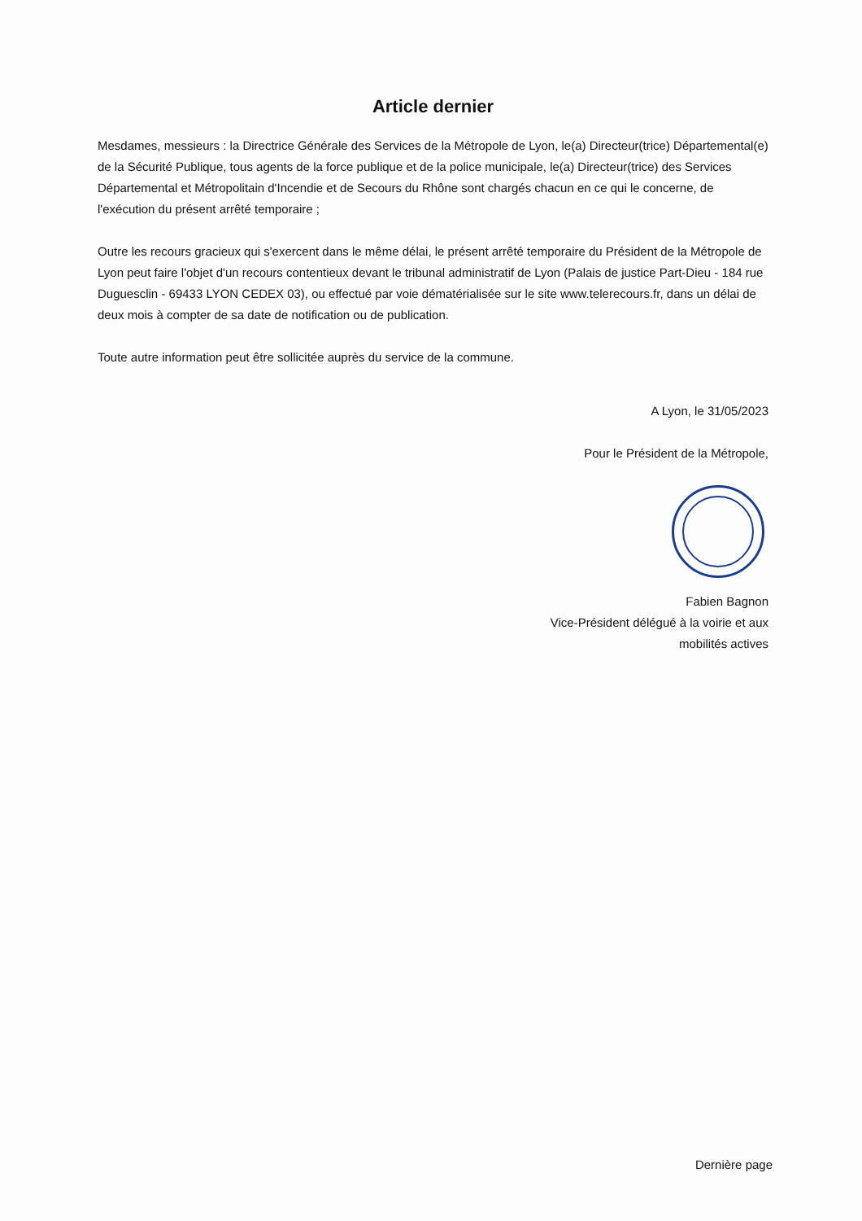Article dernier
Mesdames, messieurs : la Directrice Générale des Services de la Métropole de Lyon, le(a) Directeur(trice) Départemental(e) de la Sécurité Publique, tous agents de la force publique et de la police municipale, le(a) Directeur(trice) des Services Départemental et Métropolitain d'Incendie et de Secours du Rhône sont chargés chacun en ce qui le concerne, de l'exécution du présent arrêté temporaire ;
Outre les recours gracieux qui s'exercent dans le même délai, le présent arrêté temporaire du Président de la Métropole de Lyon peut faire l'objet d'un recours contentieux devant le tribunal administratif de Lyon (Palais de justice Part-Dieu - 184 rue Duguesclin - 69433 LYON CEDEX 03), ou effectué par voie dématérialisée sur le site www.telerecours.fr, dans un délai de deux mois à compter de sa date de notification ou de publication.
Toute autre information peut être sollicitée auprès du service de la commune.
A Lyon, le 31/05/2023
Pour le Président de la Métropole,
Fabien Bagnon
Vice-Président délégué à la voirie et aux
mobilités actives
Dernière page